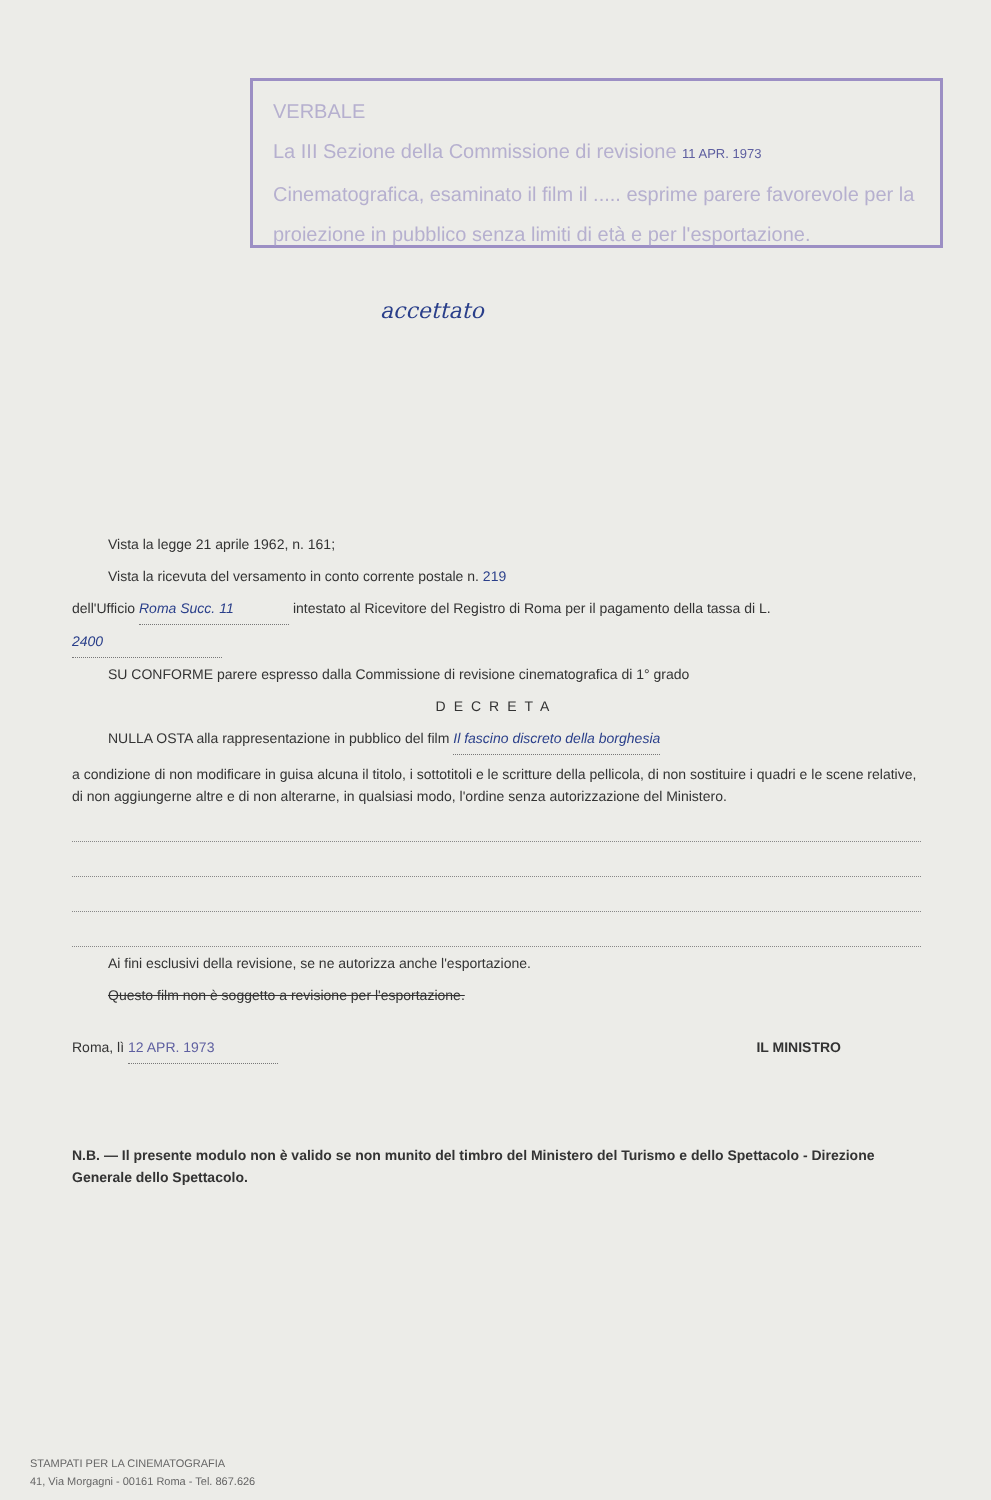VERBALE
La III Sezione della Commissione di revisione 11 APR. 1973
Cinematografica, esaminato il film il ..... esprime parere favorevole per la proiezione in pubblico senza limiti di età e per l'esportazione.
accettato
Vista la legge 21 aprile 1962, n. 161;
Vista la ricevuta del versamento in conto corrente postale n. 219
dell'Ufficio Roma Succ. 11 intestato al Ricevitore del Registro di Roma per il pagamento della tassa di L. 2400
SU CONFORME parere espresso dalla Commissione di revisione cinematografica di 1° grado
DECRETA
NULLA OSTA alla rappresentazione in pubblico del film Il fascino discreto della borghesia
a condizione di non modificare in guisa alcuna il titolo, i sottotitoli e le scritture della pellicola, di non sostituire i quadri e le scene relative, di non aggiungerne altre e di non alterarne, in qualsiasi modo, l'ordine senza autorizzazione del Ministero.
Ai fini esclusivi della revisione, se ne autorizza anche l'esportazione.
Questo film non è soggetto a revisione per l'esportazione.
Roma, lì 12 APR. 1973 IL MINISTRO
N.B. — Il presente modulo non è valido se non munito del timbro del Ministero del Turismo e dello Spettacolo - Direzione Generale dello Spettacolo.
STAMPATI PER LA CINEMATOGRAFIA
41, Via Morgagni - 00161 Roma - Tel. 867.626